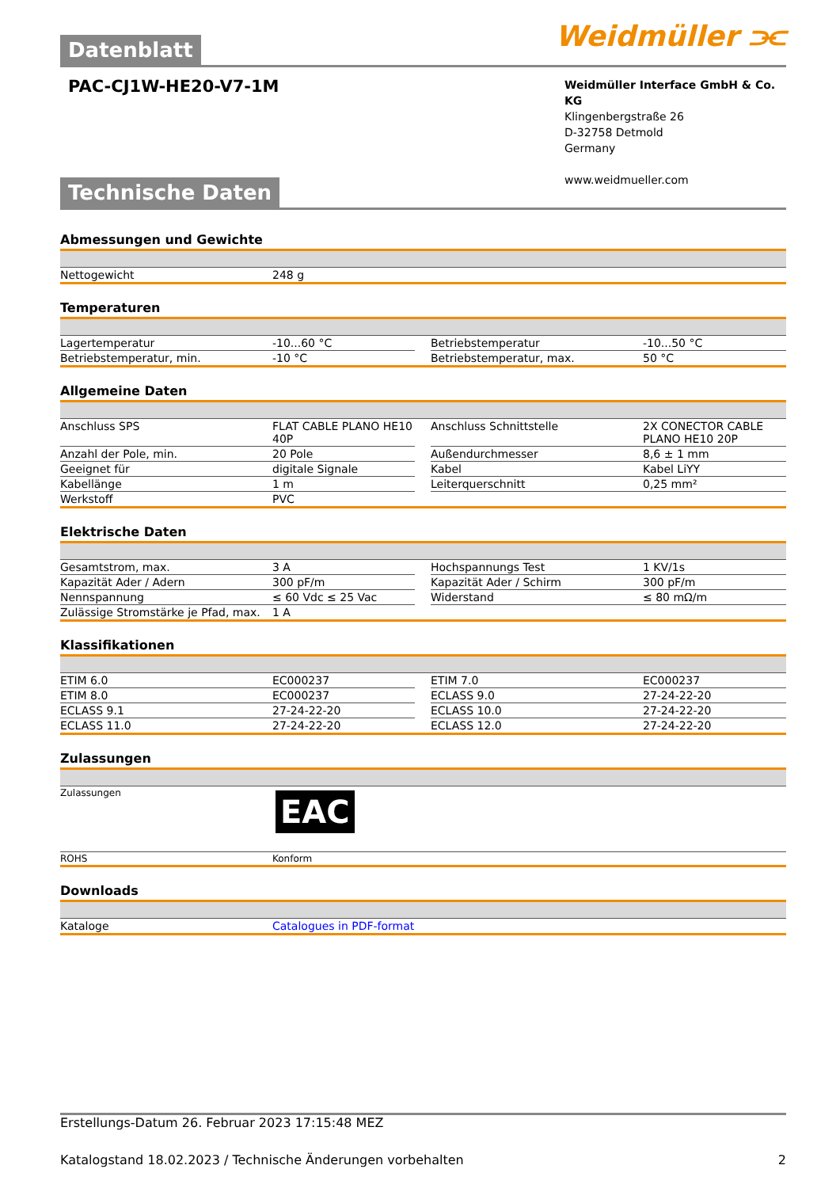Weidmüller ⫘
Datenblatt
PAC-CJ1W-HE20-V7-1M
Weidmüller Interface GmbH & Co. KG
Klingenbergstraße 26
D-32758 Detmold
Germany
www.weidmueller.com
Technische Daten
Abmessungen und Gewichte
| Nettogewicht | 248 g | | | |
Temperaturen
| Lagertemperatur | -10...60 °C | | Betriebstemperatur | -10...50 °C |
| Betriebstemperatur, min. | -10 °C | | Betriebstemperatur, max. | 50 °C |
Allgemeine Daten
| Anschluss SPS | FLAT CABLE PLANO HE10 40P | | Anschluss Schnittstelle | 2X CONECTOR CABLE PLANO HE10 20P |
| Anzahl der Pole, min. | 20 Pole | | Außendurchmesser | 8,6 ± 1 mm |
| Geeignet für | digitale Signale | | Kabel | Kabel LiYY |
| Kabellänge | 1 m | | Leiterquerschnitt | 0,25 mm² |
| Werkstoff | PVC | | | |
Elektrische Daten
| Gesamtstrom, max. | 3 A | | Hochspannungs Test | 1 KV/1s |
| Kapazität Ader / Adern | 300 pF/m | | Kapazität Ader / Schirm | 300 pF/m |
| Nennspannung | ≤ 60 Vdc ≤ 25 Vac | | Widerstand | ≤ 80 mΩ/m |
| Zulässige Stromstärke je Pfad, max. | 1 A | | | |
Klassifikationen
| ETIM 6.0 | EC000237 | | ETIM 7.0 | EC000237 |
| ETIM 8.0 | EC000237 | | ECLASS 9.0 | 27-24-22-20 |
| ECLASS 9.1 | 27-24-22-20 | | ECLASS 10.0 | 27-24-22-20 |
| ECLASS 11.0 | 27-24-22-20 | | ECLASS 12.0 | 27-24-22-20 |
Zulassungen
| Zulassungen | EAC |
| ROHS | Konform |
Downloads
| Kataloge | Catalogues in PDF-format |
Erstellungs-Datum 26. Februar 2023 17:15:48 MEZ
Katalogstand 18.02.2023 / Technische Änderungen vorbehalten 2